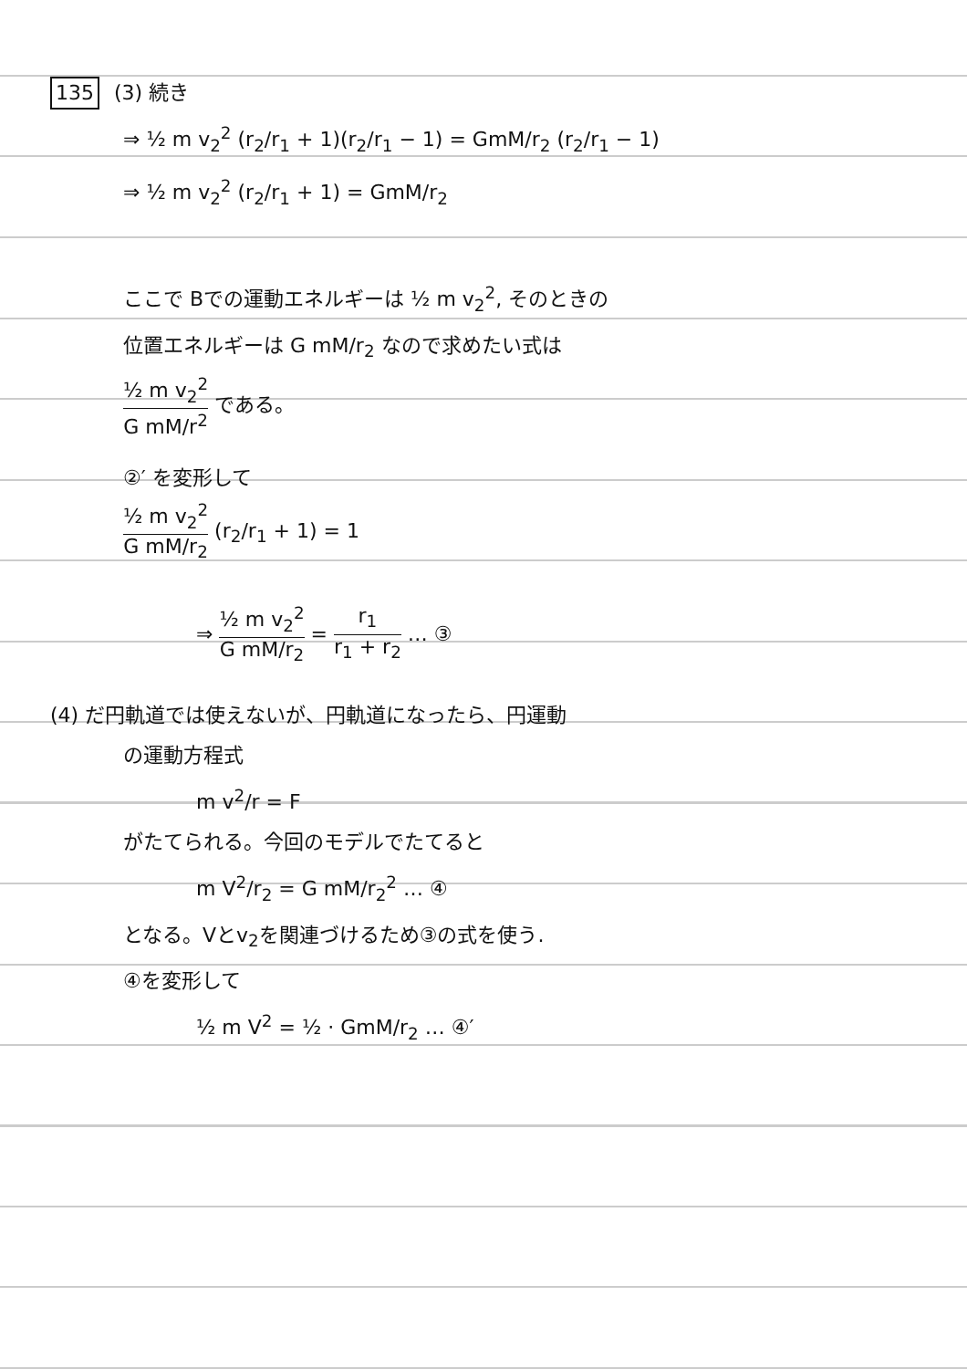135 (3) 続き
⇒ ½ m v<sub>2</sub><sup>2</sup> (r<sub>2</sub>/r<sub>1</sub> + 1)(r<sub>2</sub>/r<sub>1</sub> − 1) = GmM/r<sub>2</sub> (r<sub>2</sub>/r<sub>1</sub> − 1)
⇒ ½ m v<sub>2</sub><sup>2</sup> (r<sub>2</sub>/r<sub>1</sub> + 1) = GmM/r<sub>2</sub>
ここで Bでの運動エネルギーは ½ m v<sub>2</sub><sup>2</sup>, そのときの
位置エネルギーは G mM/r<sub>2</sub> なので求めたい式は
½ m v<sub>2</sub><sup>2</sup> G mM/r<sup>2</sup> である。
②′ を変形して
½ m v<sub>2</sub><sup>2</sup> G mM/r<sub>2</sub> (r<sub>2</sub>/r<sub>1</sub> + 1) = 1
⇒ ½ m v<sub>2</sub><sup>2</sup> G mM/r<sub>2</sub> = r<sub>1</sub> r<sub>1</sub> + r<sub>2</sub> … ③
(4) だ円軌道では使えないが、円軌道になったら、円運動
の運動方程式
m v<sup>2</sup>/r = F
がたてられる。今回のモデルでたてると
m V<sup>2</sup>/r<sub>2</sub> = G mM/r<sub>2</sub><sup>2</sup> … ④
となる。Vとv<sub>2</sub>を関連づけるため③の式を使う.
④を変形して
½ m V<sup>2</sup> = ½ · GmM/r<sub>2</sub> … ④′